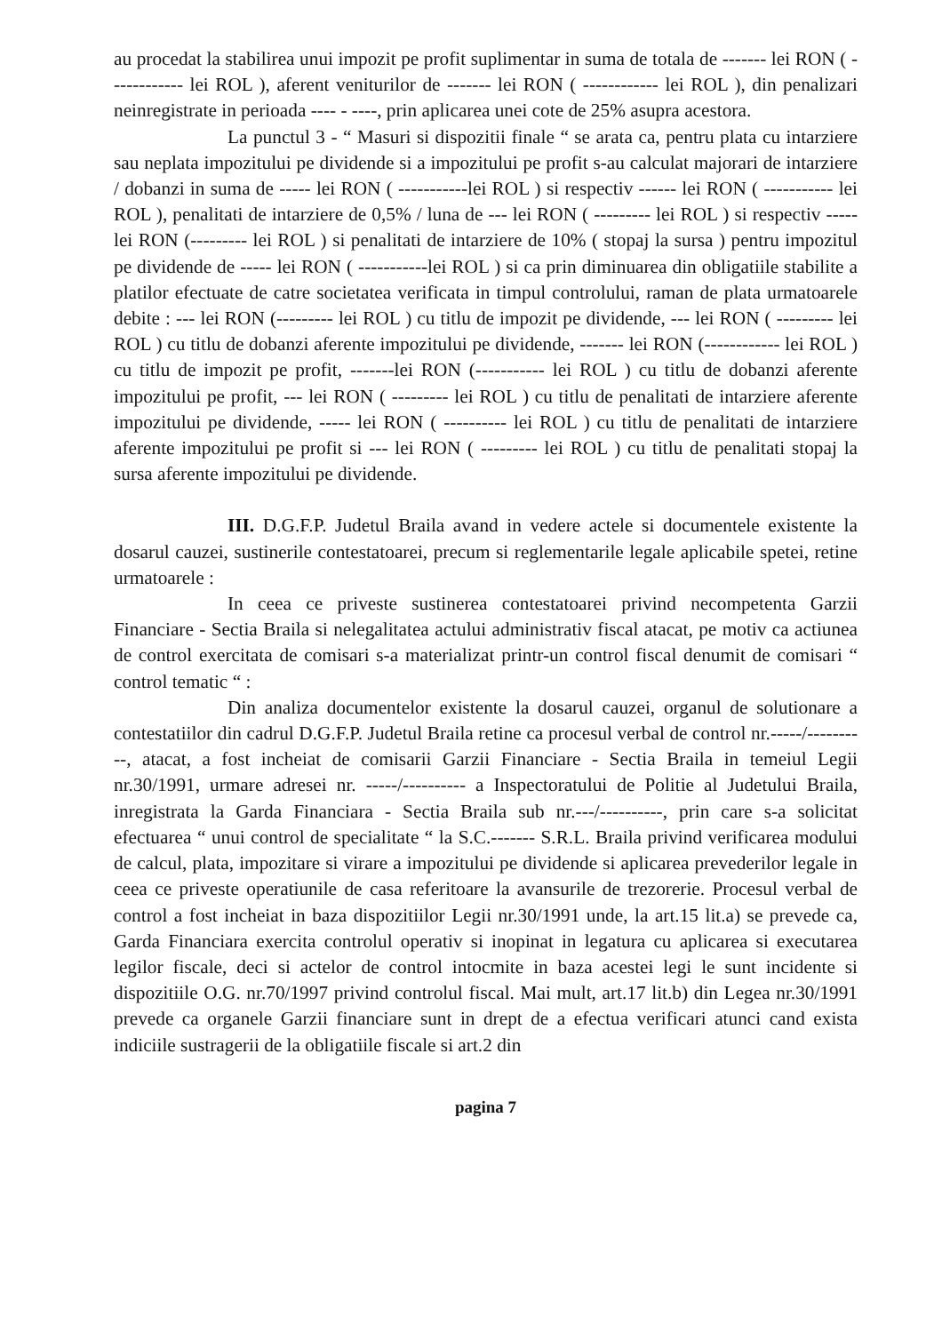au procedat la stabilirea unui impozit pe profit suplimentar in suma de totala de ------- lei RON ( ------------ lei ROL ), aferent veniturilor de ------- lei RON ( ------------ lei ROL ), din penalizari neinregistrate in perioada ---- - ----, prin aplicarea unei cote de 25% asupra acestora.
La punctul 3 - “ Masuri si dispozitii finale “ se arata ca, pentru plata cu intarziere sau neplata impozitului pe dividende si a impozitului pe profit s-au calculat majorari de intarziere / dobanzi in suma de ----- lei RON ( -----------lei ROL ) si respectiv ------ lei RON ( ----------- lei ROL ), penalitati de intarziere de 0,5% / luna de --- lei RON ( --------- lei ROL ) si respectiv ----- lei RON (--------- lei ROL ) si penalitati de intarziere de 10% ( stopaj la sursa ) pentru impozitul pe dividende de ----- lei RON ( -----------lei ROL ) si ca prin diminuarea din obligatiile stabilite a platilor efectuate de catre societatea verificata in timpul controlului, raman de plata urmatoarele debite : --- lei RON (--------- lei ROL ) cu titlu de impozit pe dividende, --- lei RON ( --------- lei ROL ) cu titlu de dobanzi aferente impozitului pe dividende, ------- lei RON (------------ lei ROL ) cu titlu de impozit pe profit, -------lei RON (----------- lei ROL ) cu titlu de dobanzi aferente impozitului pe profit, --- lei RON ( --------- lei ROL ) cu titlu de penalitati de intarziere aferente impozitului pe dividende, ----- lei RON ( ---------- lei ROL ) cu titlu de penalitati de intarziere aferente impozitului pe profit si --- lei RON ( --------- lei ROL ) cu titlu de penalitati stopaj la sursa aferente impozitului pe dividende.
III. D.G.F.P. Judetul Braila avand in vedere actele si documentele existente la dosarul cauzei, sustinerile contestatoarei, precum si reglementarile legale aplicabile spetei, retine urmatoarele :
In ceea ce priveste sustinerea contestatoarei privind necompetenta Garzii Financiare - Sectia Braila si nelegalitatea actului administrativ fiscal atacat, pe motiv ca actiunea de control exercitata de comisari s-a materializat printr-un control fiscal denumit de comisari “ control tematic “ :
Din analiza documentelor existente la dosarul cauzei, organul de solutionare a contestatiilor din cadrul D.G.F.P. Judetul Braila retine ca procesul verbal de control nr.-----/----------, atacat, a fost incheiat de comisarii Garzii Financiare - Sectia Braila in temeiul Legii nr.30/1991, urmare adresei nr. -----/---------- a Inspectoratului de Politie al Judetului Braila, inregistrata la Garda Financiara - Sectia Braila sub nr.---/----------, prin care s-a solicitat efectuarea “ unui control de specialitate “ la S.C.------- S.R.L. Braila privind verificarea modului de calcul, plata, impozitare si virare a impozitului pe dividende si aplicarea prevederilor legale in ceea ce priveste operatiunile de casa referitoare la avansurile de trezorerie. Procesul verbal de control a fost incheiat in baza dispozitiilor Legii nr.30/1991 unde, la art.15 lit.a) se prevede ca, Garda Financiara exercita controlul operativ si inopinat in legatura cu aplicarea si executarea legilor fiscale, deci si actelor de control intocmite in baza acestei legi le sunt incidente si dispozitiile O.G. nr.70/1997 privind controlul fiscal. Mai mult, art.17 lit.b) din Legea nr.30/1991 prevede ca organele Garzii financiare sunt in drept de a efectua verificari atunci cand exista indiciile sustragerii de la obligatiile fiscale si art.2 din
pagina 7